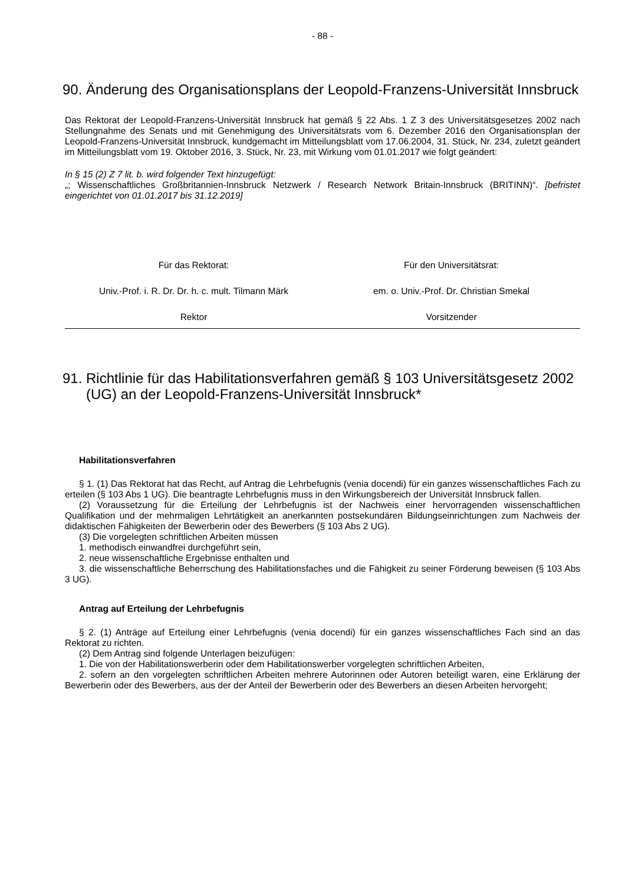- 88 -
90. Änderung des Organisationsplans der Leopold-Franzens-Universität Innsbruck
Das Rektorat der Leopold-Franzens-Universität Innsbruck hat gemäß § 22 Abs. 1 Z 3 des Universitätsgesetzes 2002 nach Stellungnahme des Senats und mit Genehmigung des Universitätsrats vom 6. Dezember 2016 den Organisationsplan der Leopold-Franzens-Universität Innsbruck, kundgemacht im Mitteilungsblatt vom 17.06.2004, 31. Stück, Nr. 234, zuletzt geändert im Mitteilungsblatt vom 19. Oktober 2016, 3. Stück, Nr. 23, mit Wirkung vom 01.01.2017 wie folgt geändert:
In § 15 (2) Z 7 lit. b. wird folgender Text hinzugefügt:
„; Wissenschaftliches Großbritannien-Innsbruck Netzwerk / Research Network Britain-Innsbruck (BRITINN)“. [befristet eingerichtet von 01.01.2017 bis 31.12.2019]
Für das Rektorat: Für den Universitätsrat:
Univ.-Prof. i. R. Dr. Dr. h. c. mult. Tilmann Märk
em. o. Univ.-Prof. Dr. Christian Smekal
Rektor Vorsitzender
91. Richtlinie für das Habilitationsverfahren gemäß § 103 Universitätsgesetz 2002 (UG) an der Leopold-Franzens-Universität Innsbruck*
Habilitationsverfahren
§ 1. (1) Das Rektorat hat das Recht, auf Antrag die Lehrbefugnis (venia docendi) für ein ganzes wissenschaftliches Fach zu erteilen (§ 103 Abs 1 UG). Die beantragte Lehrbefugnis muss in den Wirkungsbereich der Universität Innsbruck fallen.
(2) Voraussetzung für die Erteilung der Lehrbefugnis ist der Nachweis einer hervorragenden wissenschaftlichen Qualifikation und der mehrmaligen Lehrtätigkeit an anerkannten postsekundären Bildungseinrichtungen zum Nachweis der didaktischen Fähigkeiten der Bewerberin oder des Bewerbers (§ 103 Abs 2 UG).
(3) Die vorgelegten schriftlichen Arbeiten müssen
1. methodisch einwandfrei durchgeführt sein,
2. neue wissenschaftliche Ergebnisse enthalten und
3. die wissenschaftliche Beherrschung des Habilitationsfaches und die Fähigkeit zu seiner Förderung beweisen (§ 103 Abs 3 UG).
Antrag auf Erteilung der Lehrbefugnis
§ 2. (1) Anträge auf Erteilung einer Lehrbefugnis (venia docendi) für ein ganzes wissenschaftliches Fach sind an das Rektorat zu richten.
(2) Dem Antrag sind folgende Unterlagen beizufügen:
1. Die von der Habilitationswerberin oder dem Habilitationswerber vorgelegten schriftlichen Arbeiten,
2. sofern an den vorgelegten schriftlichen Arbeiten mehrere Autorinnen oder Autoren beteiligt waren, eine Erklärung der Bewerberin oder des Bewerbers, aus der der Anteil der Bewerberin oder des Bewerbers an diesen Arbeiten hervorgeht;